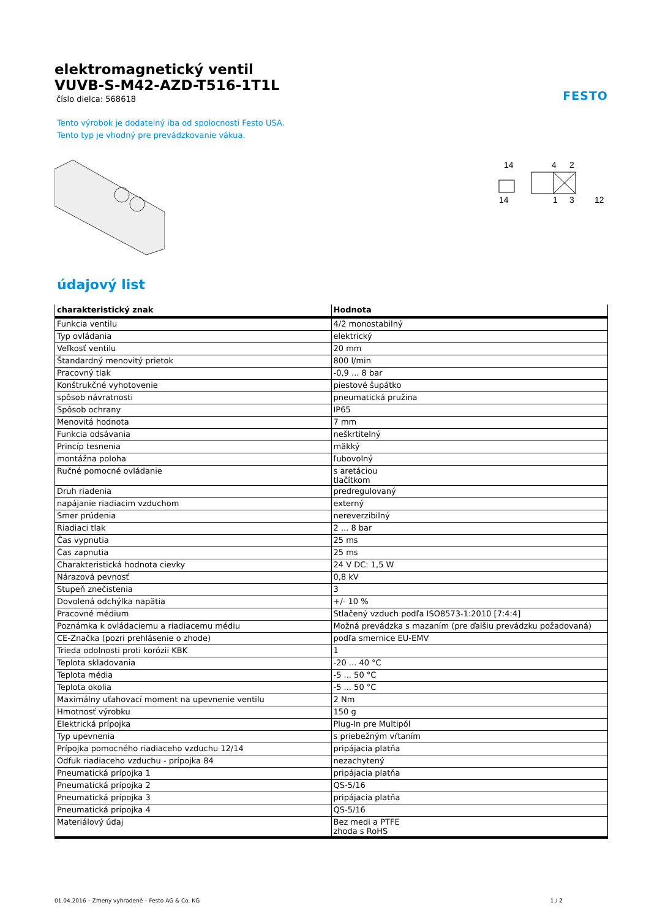elektromagnetický ventil
VUVB-S-M42-AZD-T516-1T1L
číslo dielca: 568618
FESTO
Tento výrobok je dodatelný iba od spolocnosti Festo USA.
Tento typ je vhodný pre prevádzkovanie vákua.
14
4
2
14
1
3
12
údajový list
| charakteristický znak | Hodnota |
| --- | --- |
| Funkcia ventilu | 4/2 monostabilný |
| Typ ovládania | elektrický |
| Veľkosť ventilu | 20 mm |
| Štandardný menovitý prietok | 800 l/min |
| Pracovný tlak | -0,9 ... 8 bar |
| Konštrukčné vyhotovenie | piestové šupátko |
| spôsob návratnosti | pneumatická pružina |
| Spôsob ochrany | IP65 |
| Menovitá hodnota | 7 mm |
| Funkcia odsávania | neškrtitelný |
| Princíp tesnenia | mäkký |
| montážna poloha | ľubovolný |
| Ručné pomocné ovládanie | s aretáciou tlačítkom |
| Druh riadenia | predregulovaný |
| napájanie riadiacim vzduchom | externý |
| Smer prúdenia | nereverzibilný |
| Riadiaci tlak | 2 ... 8 bar |
| Čas vypnutia | 25 ms |
| Čas zapnutia | 25 ms |
| Charakteristická hodnota cievky | 24 V DC: 1,5 W |
| Nárazová pevnosť | 0,8 kV |
| Stupeň znečistenia | 3 |
| Dovolená odchýlka napätia | +/- 10 % |
| Pracovné médium | Stlačený vzduch podľa ISO8573-1:2010 [7:4:4] |
| Poznámka k ovládaciemu a riadiacemu médiu | Možná prevádzka s mazaním (pre ďalšiu prevádzku požadovaná) |
| CE-Značka (pozri prehlásenie o zhode) | podľa smernice EU-EMV |
| Trieda odolnosti proti korózii KBK | 1 |
| Teplota skladovania | -20 ... 40 °C |
| Teplota média | -5 ... 50 °C |
| Teplota okolia | -5 ... 50 °C |
| Maximálny uťahovací moment na upevnenie ventilu | 2 Nm |
| Hmotnosť výrobku | 150 g |
| Elektrická prípojka | Plug-In pre Multipól |
| Typ upevnenia | s priebežným vŕtaním |
| Prípojka pomocného riadiaceho vzduchu 12/14 | pripájacia platňa |
| Odfuk riadiaceho vzduchu - prípojka 84 | nezachytený |
| Pneumatická prípojka 1 | pripájacia platňa |
| Pneumatická prípojka 2 | QS-5/16 |
| Pneumatická prípojka 3 | pripájacia platňa |
| Pneumatická prípojka 4 | QS-5/16 |
| Materiálový údaj | Bez medi a PTFE zhoda s RoHS |
01.04.2016 – Zmeny vyhradené – Festo AG & Co. KG 1 / 2